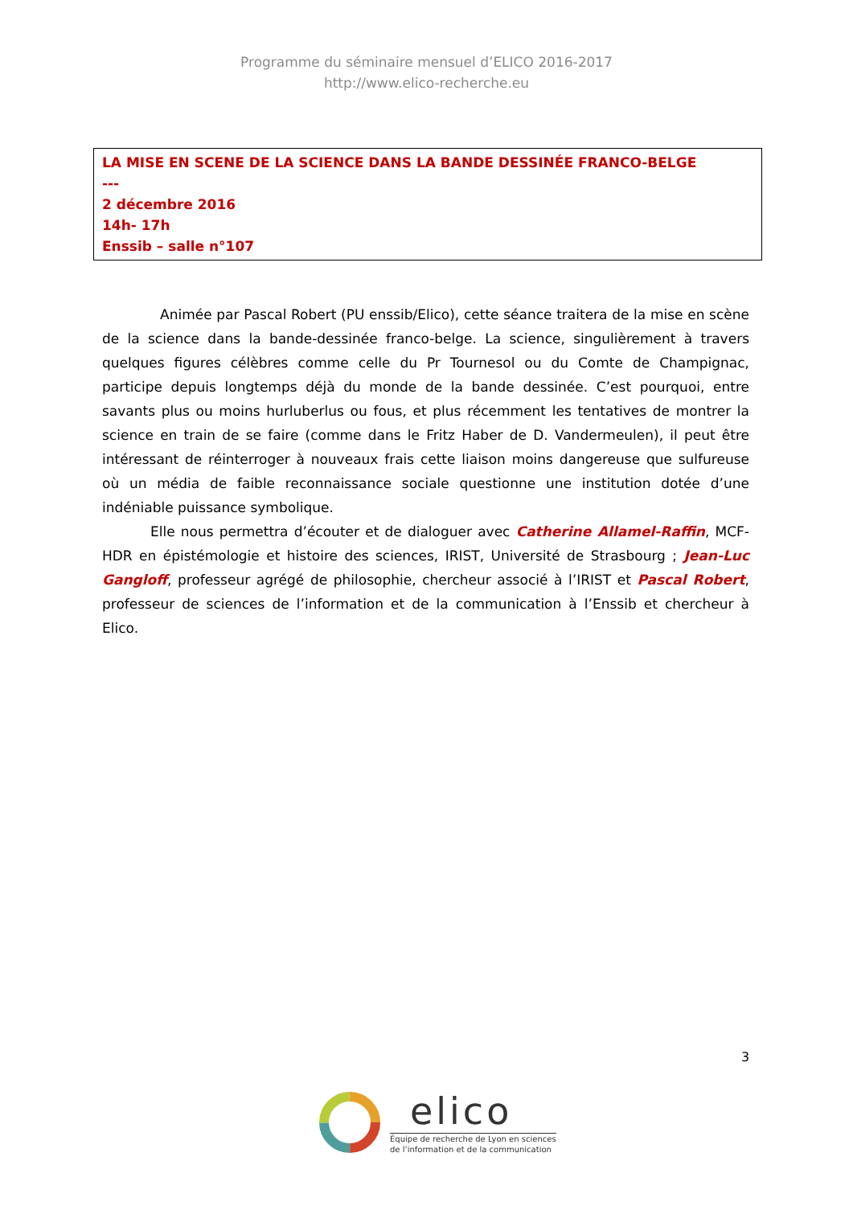Programme du séminaire mensuel d’ELICO 2016-2017
http://www.elico-recherche.eu
LA MISE EN SCENE DE LA SCIENCE DANS LA BANDE DESSINÉE FRANCO-BELGE
---
2 décembre 2016
14h- 17h
Enssib – salle n°107
Animée par Pascal Robert (PU enssib/Elico), cette séance traitera de la mise en scène de la science dans la bande-dessinée franco-belge. La science, singulièrement à travers quelques figures célèbres comme celle du Pr Tournesol ou du Comte de Champignac, participe depuis longtemps déjà du monde de la bande dessinée. C’est pourquoi, entre savants plus ou moins hurluberlus ou fous, et plus récemment les tentatives de montrer la science en train de se faire (comme dans le Fritz Haber de D. Vandermeulen), il peut être intéressant de réinterroger à nouveaux frais cette liaison moins dangereuse que sulfureuse où un média de faible reconnaissance sociale questionne une institution dotée d’une indéniable puissance symbolique.
Elle nous permettra d’écouter et de dialoguer avec Catherine Allamel-Raffin, MCF-HDR en épistémologie et histoire des sciences, IRIST, Université de Strasbourg ; Jean-Luc Gangloff, professeur agrégé de philosophie, chercheur associé à l’IRIST et Pascal Robert, professeur de sciences de l’information et de la communication à l’Enssib et chercheur à Elico.
3
elico
Équipe de recherche de Lyon en sciences
de l’information et de la communication